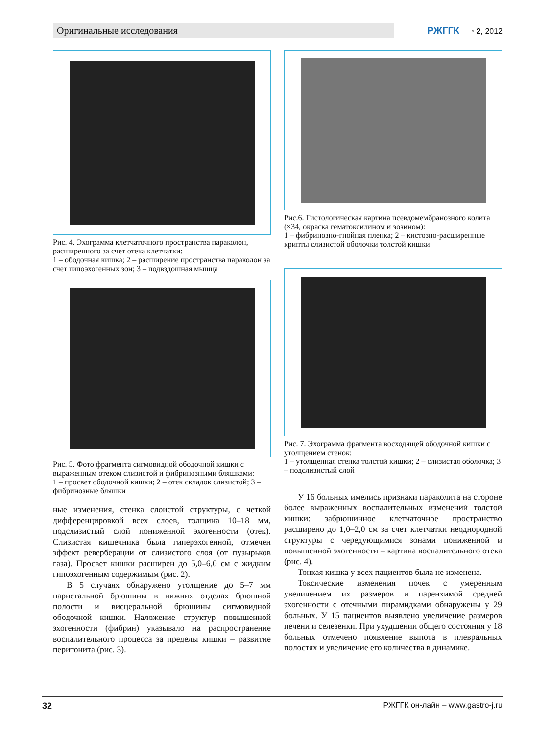Оригинальные исследования
РЖГГК ◦ 2, 2012
Рис. 4. Эхограмма клетчаточного пространства параколон, расширенного за счет отека клетчатки:
1 – ободочная кишка; 2 – расширение пространства параколон за счет гипоэхогенных зон; 3 – подвздошная мышца
Рис. 5. Фото фрагмента сигмовидной ободочной кишки с выраженным отеком слизистой и фибринозными бляшками:
1 – просвет ободочной кишки; 2 – отек складок слизистой; 3 – фибринозные бляшки
ные изменения, стенка слоистой структуры, с четкой дифференцировкой всех слоев, толщина 10–18 мм, подслизистый слой пониженной эхогенности (отек). Слизистая кишечника была гиперэхогенной, отмечен эффект реверберации от слизистого слоя (от пузырьков газа). Просвет кишки расширен до 5,0–6,0 см с жидким гипоэхогенным содержимым (рис. 2).
В 5 случаях обнаружено утолщение до 5–7 мм париетальной брюшины в нижних отделах брюшной полости и висцеральной брюшины сигмовидной ободочной кишки. Наложение структур повышенной эхогенности (фибрин) указывало на распространение воспалительного процесса за пределы кишки – развитие перитонита (рис. 3).
Рис.6. Гистологическая картина псевдомембранозного колита (×34, окраска гематоксилином и эозином):
1 – фибринозно-гнойная пленка; 2 – кистозно-расширенные крипты слизистой оболочки толстой кишки
Рис. 7. Эхограмма фрагмента восходящей ободочной кишки с утолщением стенок:
1 – утолщенная стенка толстой кишки; 2 – слизистая оболочка; 3 – подслизистый слой
У 16 больных имелись признаки параколита на стороне более выраженных воспалительных изменений толстой кишки: забрюшинное клетчаточное пространство расширено до 1,0–2,0 см за счет клетчатки неоднородной структуры с чередующимися зонами пониженной и повышенной эхогенности – картина воспалительного отека (рис. 4).
Тонкая кишка у всех пациентов была не изменена.
Токсические изменения почек с умеренным увеличением их размеров и паренхимой средней эхогенности с отечными пирамидками обнаружены у 29 больных. У 15 пациентов выявлено увеличение размеров печени и селезенки. При ухудшении общего состояния у 18 больных отмечено появление выпота в плевральных полостях и увеличение его количества в динамике.
32 РЖГГК он-лайн – www.gastro-j.ru